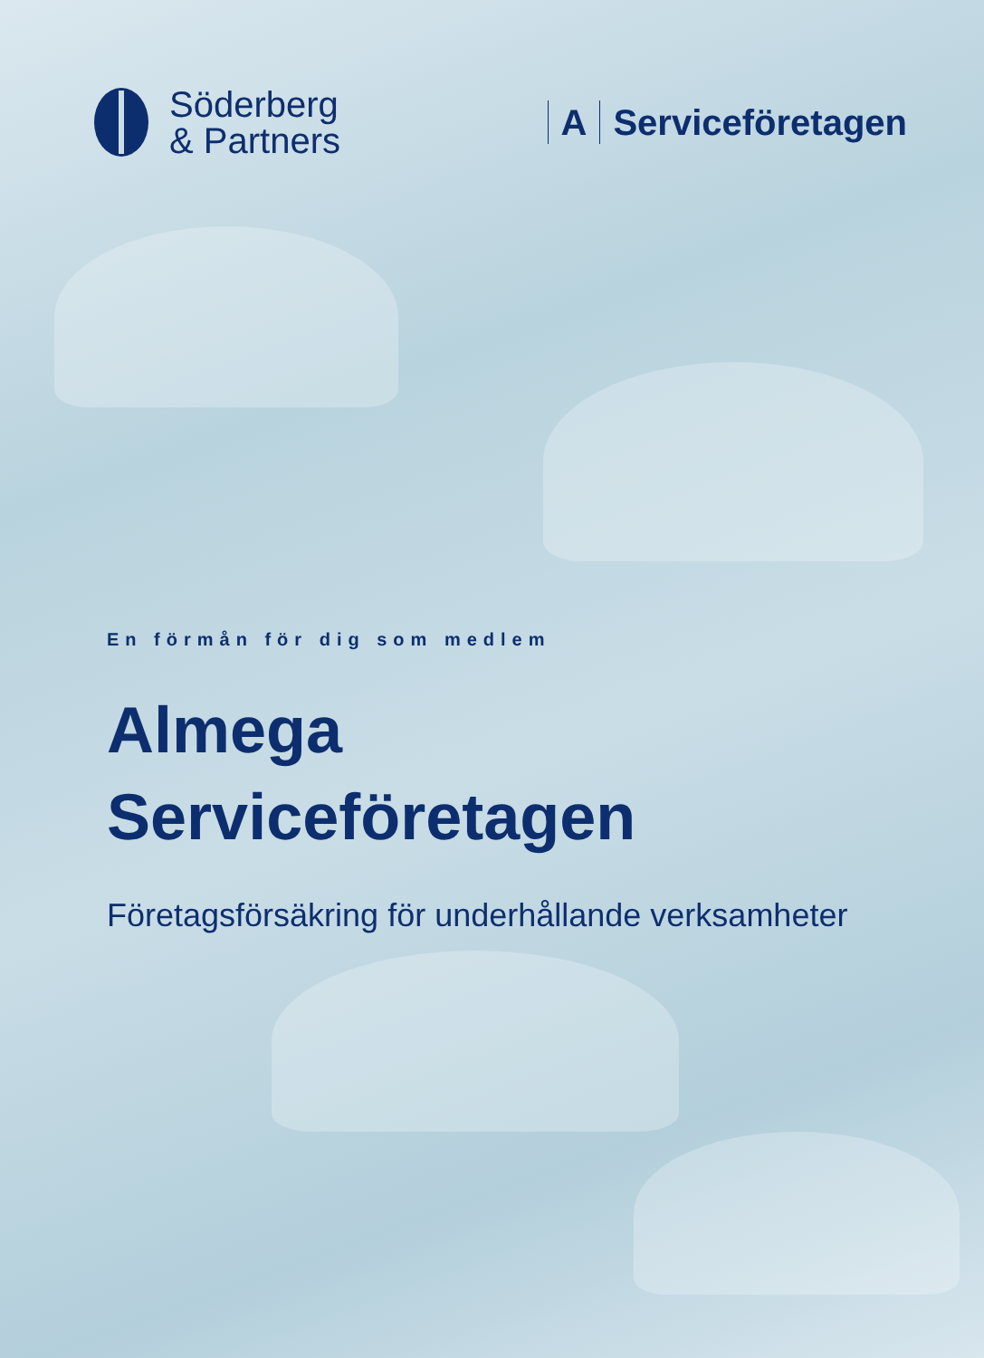Söderberg
& Partners
A Serviceföretagen
En förmån för dig som medlem
Almega
Serviceföretagen
Företagsförsäkring för underhållande verksamheter